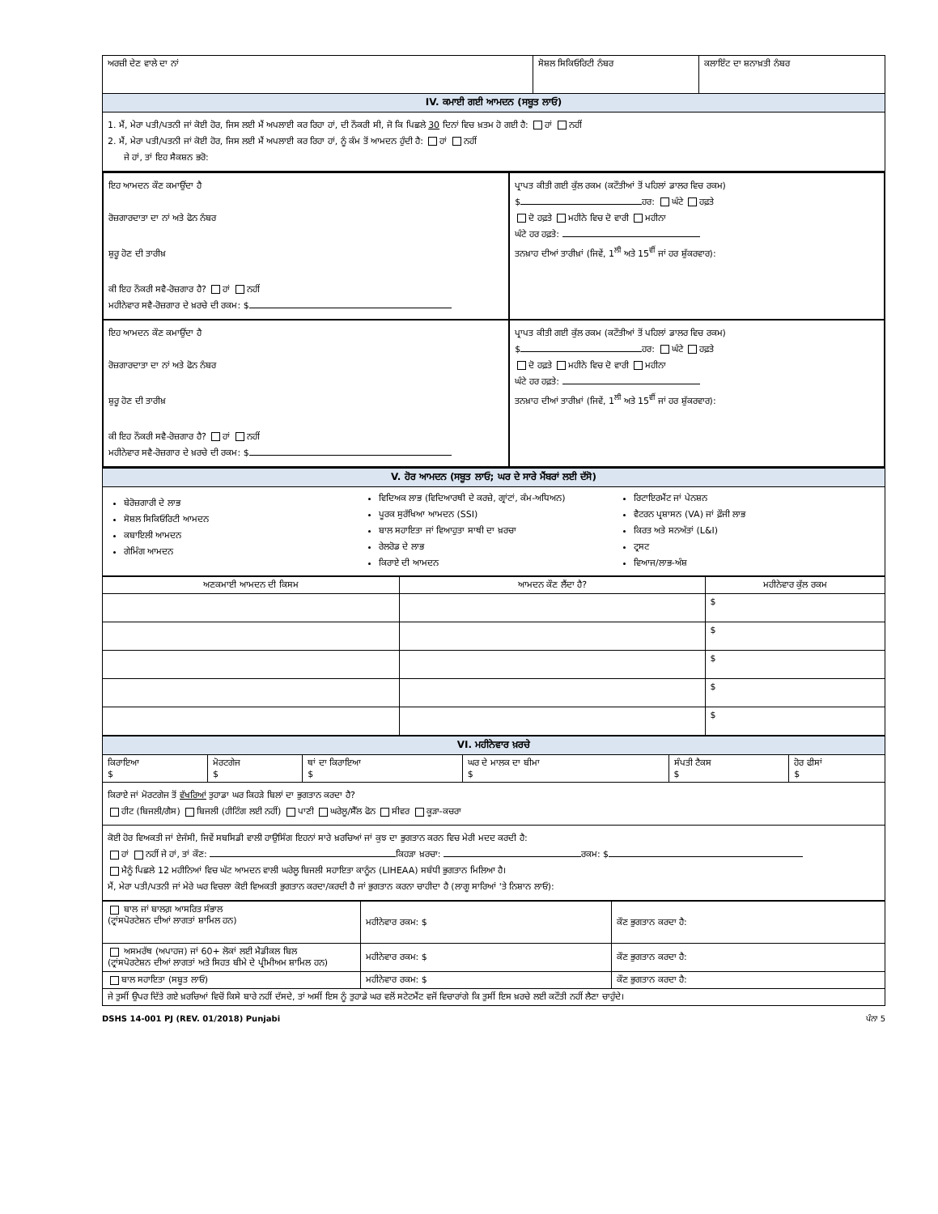| ਅਰਜ਼ੀ ਦੇਣ ਵਾਲੇ ਦਾ ਨਾਂ | ਸੋਸ਼ਲ ਸਿਕਿਓਰਿਟੀ ਨੰਬਰ | ਕਲਾਇੰਟ ਦਾ ਸ਼ਨਾਖ਼ਤੀ ਨੰਬਰ |
| IV. ਕਮਾਈ ਗਈ ਆਮਦਨ (ਸਬੂਤ ਲਾਓ) | | |
| 1. ਮੈਂ, ਮੇਰਾ ਪਤੀ/ਪਤਨੀ ਜਾਂ ਕੋਈ ਹੋਰ, ਜਿਸ ਲਈ ਮੈਂ ਅਪਲਾਈ ਕਰ ਰਿਹਾ ਹਾਂ, ਦੀ ਨੌਕਰੀ ਸੀ, ਜੋ ਕਿ ਪਿਛਲੇ 30 ਦਿਨਾਂ ਵਿਚ ਖ਼ਤਮ ਹੋ ਗਈ ਹੈ: ਹਾਂ ਨਹੀਂ 2. ਮੈਂ, ਮੇਰਾ ਪਤੀ/ਪਤਨੀ ਜਾਂ ਕੋਈ ਹੋਰ, ਜਿਸ ਲਈ ਮੈਂ ਅਪਲਾਈ ਕਰ ਰਿਹਾ ਹਾਂ, ਨੂੰ ਕੰਮ ਤੋਂ ਆਮਦਨ ਹੁੰਦੀ ਹੈ: ਹਾਂ ਨਹੀਂ ਜੇ ਹਾਂ, ਤਾਂ ਇਹ ਸੈਕਸ਼ਨ ਭਰੋ: | | |
| ਇਹ ਆਮਦਨ ਕੌਣ ਕਮਾਉਂਦਾ ਹੈ ਰੋਜ਼ਗਾਰਦਾਤਾ ਦਾ ਨਾਂ ਅਤੇ ਫੋਨ ਨੰਬਰ ਸ਼ੁਰੂ ਹੋਣ ਦੀ ਤਾਰੀਖ਼ ਕੀ ਇਹ ਨੌਕਰੀ ਸਵੈ-ਰੋਜ਼ਗਾਰ ਹੈ? ਹਾਂ ਨਹੀਂ ਮਹੀਨੇਵਾਰ ਸਵੈ-ਰੋਜ਼ਗਾਰ ਦੇ ਖ਼ਰਚੇ ਦੀ ਰਕਮ: $ | ਪ੍ਰਾਪਤ ਕੀਤੀ ਗਈ ਕੁੱਲ ਰਕਮ (ਕਟੌਤੀਆਂ ਤੋਂ ਪਹਿਲਾਂ ਡਾਲਰ ਵਿਚ ਰਕਮ) $ ਹਰ: ਘੰਟੇ ਹਫ਼ਤੇ ਦੋ ਹਫ਼ਤੇ ਮਹੀਨੇ ਵਿਚ ਦੋ ਵਾਰੀ ਮਹੀਨਾ ਘੰਟੇ ਹਰ ਹਫ਼ਤੇ: ਤਨਖ਼ਾਹ ਦੀਆਂ ਤਾਰੀਖ਼ਾਂ (ਜਿਵੇਂ, 1<sup>ਲੀ</sup> ਅਤੇ 15<sup>ਵੀਂ</sup> ਜਾਂ ਹਰ ਸ਼ੁੱਕਰਵਾਰ): |
| ਇਹ ਆਮਦਨ ਕੌਣ ਕਮਾਉਂਦਾ ਹੈ ਰੋਜ਼ਗਾਰਦਾਤਾ ਦਾ ਨਾਂ ਅਤੇ ਫੋਨ ਨੰਬਰ ਸ਼ੁਰੂ ਹੋਣ ਦੀ ਤਾਰੀਖ਼ ਕੀ ਇਹ ਨੌਕਰੀ ਸਵੈ-ਰੋਜ਼ਗਾਰ ਹੈ? ਹਾਂ ਨਹੀਂ ਮਹੀਨੇਵਾਰ ਸਵੈ-ਰੋਜ਼ਗਾਰ ਦੇ ਖ਼ਰਚੇ ਦੀ ਰਕਮ: $ | ਪ੍ਰਾਪਤ ਕੀਤੀ ਗਈ ਕੁੱਲ ਰਕਮ (ਕਟੌਤੀਆਂ ਤੋਂ ਪਹਿਲਾਂ ਡਾਲਰ ਵਿਚ ਰਕਮ) $ ਹਰ: ਘੰਟੇ ਹਫ਼ਤੇ ਦੋ ਹਫ਼ਤੇ ਮਹੀਨੇ ਵਿਚ ਦੋ ਵਾਰੀ ਮਹੀਨਾ ਘੰਟੇ ਹਰ ਹਫ਼ਤੇ: ਤਨਖ਼ਾਹ ਦੀਆਂ ਤਾਰੀਖ਼ਾਂ (ਜਿਵੇਂ, 1<sup>ਲੀ</sup> ਅਤੇ 15<sup>ਵੀਂ</sup> ਜਾਂ ਹਰ ਸ਼ੁੱਕਰਵਾਰ): |
| V. ਹੋਰ ਆਮਦਨ (ਸਬੂਤ ਲਾਓ; ਘਰ ਦੇ ਸਾਰੇ ਮੈਂਬਰਾਂ ਲਈ ਦੱਸੋ) |
| ਬੇਰੋਜ਼ਗਾਰੀ ਦੇ ਲਾਭ ਸੋਸ਼ਲ ਸਿਕਿਓਰਿਟੀ ਆਮਦਨ ਕਬਾਇਲੀ ਆਮਦਨ ਗੇਮਿੰਗ ਆਮਦਨ ਵਿਦਿਅਕ ਲਾਭ (ਵਿਦਿਆਰਥੀ ਦੇ ਕਰਜ਼ੇ, ਗ੍ਰਾਂਟਾਂ, ਕੰਮ-ਅਧਿਅਨ) ਪੂਰਕ ਸੁਰੱਖਿਆ ਆਮਦਨ (SSI) ਬਾਲ ਸਹਾਇਤਾ ਜਾਂ ਵਿਆਹੁਤਾ ਸਾਥੀ ਦਾ ਖ਼ਰਚਾ ਰੇਲਰੋਡ ਦੇ ਲਾਭ ਕਿਰਾਏ ਦੀ ਆਮਦਨ ਰਿਟਾਇਰਮੈਂਟ ਜਾਂ ਪੇਨਸ਼ਨ ਵੈਟਰਨ ਪ੍ਰਸ਼ਾਸਨ (VA) ਜਾਂ ਫ਼ੌਜੀ ਲਾਭ ਕਿਰਤ ਅਤੇ ਸਨਅੱਤਾਂ (L&I) ਟ੍ਰਸਟ ਵਿਆਜ/ਲਾਭ-ਅੰਸ਼ |
| ਅਣਕਮਾਈ ਆਮਦਨ ਦੀ ਕਿਸਮ | ਆਮਦਨ ਕੌਣ ਲੈਂਦਾ ਹੈ? | ਮਹੀਨੇਵਾਰ ਕੁੱਲ ਰਕਮ |
| --- | --- | --- |
| | | $ |
| | | $ |
| | | $ |
| | | $ |
| | | $ |
| VI. ਮਹੀਨੇਵਾਰ ਖ਼ਰਚੇ | | | | | |
| ਕਿਰਾਇਆ $ | ਮੋਰਟਗੇਜ $ | ਥਾਂ ਦਾ ਕਿਰਾਇਆ $ | ਘਰ ਦੇ ਮਾਲਕ ਦਾ ਬੀਮਾ $ | ਸੰਪਤੀ ਟੈਕਸ $ | ਹੋਰ ਫੀਸਾਂ $ |
| ਕਿਰਾਏ ਜਾਂ ਮੋਰਟਗੇਜ ਤੋਂ ਵੱਖਰਿਆਂ ਤੁਹਾਡਾ ਘਰ ਕਿਹੜੇ ਬਿਲਾਂ ਦਾ ਭੁਗਤਾਨ ਕਰਦਾ ਹੈ? ਹੀਟ (ਬਿਜਲੀ/ਗੈਸ) ਬਿਜਲੀ (ਹੀਟਿੰਗ ਲਈ ਨਹੀਂ) ਪਾਣੀ ਘਰੇਲੂ/ਸੈੱਲ ਫੋਨ ਸੀਵਰ ਕੂੜਾ-ਕਚਰਾ | | | | | |
| ਕੋਈ ਹੋਰ ਵਿਅਕਤੀ ਜਾਂ ਏਜੰਸੀ, ਜਿਵੇਂ ਸਬਸਿਡੀ ਵਾਲੀ ਹਾਉਸਿੰਗ ਇਹਨਾਂ ਸਾਰੇ ਖ਼ਰਚਿਆਂ ਜਾਂ ਕੁਝ ਦਾ ਭੁਗਤਾਨ ਕਰਨ ਵਿਚ ਮੇਰੀ ਮਦਦ ਕਰਦੀ ਹੈ: ਹਾਂ ਨਹੀਂ ਜੇ ਹਾਂ, ਤਾਂ ਕੌਣ: ਕਿਹੜਾ ਖ਼ਰਚਾ: ਰਕਮ: $ ਮੈਨੂੰ ਪਿਛਲੇ 12 ਮਹੀਨਿਆਂ ਵਿਚ ਘੱਟ ਆਮਦਨ ਵਾਲੀ ਘਰੇਲੂ ਬਿਜਲੀ ਸਹਾਇਤਾ ਕਾਨੂੰਨ (LIHEAA) ਸਬੰਧੀ ਭੁਗਤਾਨ ਮਿਲਿਆ ਹੈ। ਮੈਂ, ਮੇਰਾ ਪਤੀ/ਪਤਨੀ ਜਾਂ ਮੇਰੇ ਘਰ ਵਿਚਲਾ ਕੋਈ ਵਿਅਕਤੀ ਭੁਗਤਾਨ ਕਰਦਾ/ਕਰਦੀ ਹੈ ਜਾਂ ਭੁਗਤਾਨ ਕਰਨਾ ਚਾਹੀਦਾ ਹੈ (ਲਾਗੂ ਸਾਰਿਆਂ 'ਤੇ ਨਿਸ਼ਾਨ ਲਾਓ): | | | | | |
| ਬਾਲ ਜਾਂ ਬਾਲਗ਼ ਆਸਰਿਤ ਸੰਭਾਲ (ਟ੍ਰਾਂਸਪੋਰਟੇਸ਼ਨ ਦੀਆਂ ਲਾਗਤਾਂ ਸ਼ਾਮਿਲ ਹਨ) | ਮਹੀਨੇਵਾਰ ਰਕਮ: $ | ਕੌਣ ਭੁਗਤਾਨ ਕਰਦਾ ਹੈ: |
| ਅਸਮਰੱਥ (ਅਪਾਹਜ) ਜਾਂ 60+ ਲੋਕਾਂ ਲਈ ਮੈਡੀਕਲ ਬਿਲ (ਟ੍ਰਾਂਸਪੋਰਟੇਸ਼ਨ ਦੀਆਂ ਲਾਗਤਾਂ ਅਤੇ ਸਿਹਤ ਬੀਮੇ ਦੇ ਪ੍ਰੀਮੀਅਮ ਸ਼ਾਮਿਲ ਹਨ) | ਮਹੀਨੇਵਾਰ ਰਕਮ: $ | ਕੌਣ ਭੁਗਤਾਨ ਕਰਦਾ ਹੈ: |
| ਬਾਲ ਸਹਾਇਤਾ (ਸਬੂਤ ਲਾਓ) | ਮਹੀਨੇਵਾਰ ਰਕਮ: $ | ਕੌਣ ਭੁਗਤਾਨ ਕਰਦਾ ਹੈ: |
| ਜੇ ਤੁਸੀਂ ਉਪਰ ਦਿੱਤੇ ਗਏ ਖ਼ਰਚਿਆਂ ਵਿਚੋਂ ਕਿਸੇ ਬਾਰੇ ਨਹੀਂ ਦੱਸਦੇ, ਤਾਂ ਅਸੀਂ ਇਸ ਨੂੰ ਤੁਹਾਡੇ ਘਰ ਵਲੋਂ ਸਟੇਟਮੈਂਟ ਵਜੋਂ ਵਿਚਾਰਾਂਗੇ ਕਿ ਤੁਸੀਂ ਇਸ ਖ਼ਰਚੇ ਲਈ ਕਟੌਤੀ ਨਹੀਂ ਲੈਣਾ ਚਾਹੁੰਦੇ। | | |
DSHS 14-001 PJ (REV. 01/2018) Punjabi ਪੰਨਾ 5